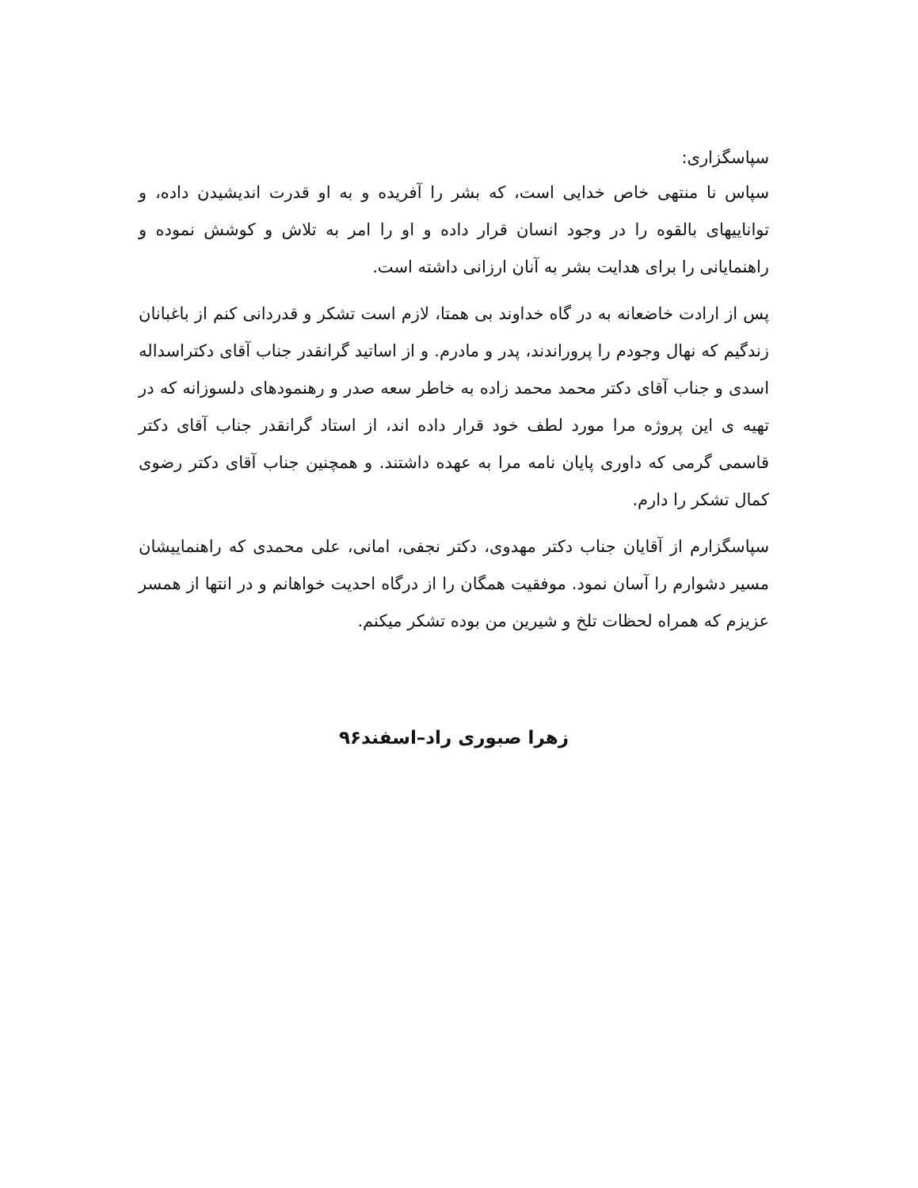سپاسگزاری:
سپاس نا منتهی خاص خدایی است، که بشر را آفریده و به او قدرت اندیشیدن داده، و تواناییهای بالقوه را در وجود انسان قرار داده و او را امر به تلاش و کوشش نموده و راهنمایانی را برای هدایت بشر به آنان ارزانی داشته است.
پس از ارادت خاضعانه به در گاه خداوند بی همتا، لازم است تشکر و قدردانی کنم از باغبانان زندگیم که نهال وجودم را پروراندند، پدر و مادرم. و از اساتید گرانقدر جناب آقای دکتراسداله اسدی و جناب آقای دکتر محمد محمد زاده به خاطر سعه صدر و رهنمودهای دلسوزانه که در تهیه ی این پروژه مرا مورد لطف خود قرار داده اند، از استاد گرانقدر جناب آقای دکتر قاسمی گرمی که داوری پایان نامه مرا به عهده داشتند. و همچنین جناب آقای دکتر رضوی کمال تشکر را دارم.
سپاسگزارم از آقایان جناب دکتر مهدوی، دکتر نجفی، امانی، علی محمدی که راهنماییشان مسیر دشوارم را آسان نمود. موفقیت همگان را از درگاه احدیت خواهانم و در انتها از همسر عزیزم که همراه لحظات تلخ و شیرین من بوده تشکر میکنم.
زهرا صبوری راد–اسفند۹۶